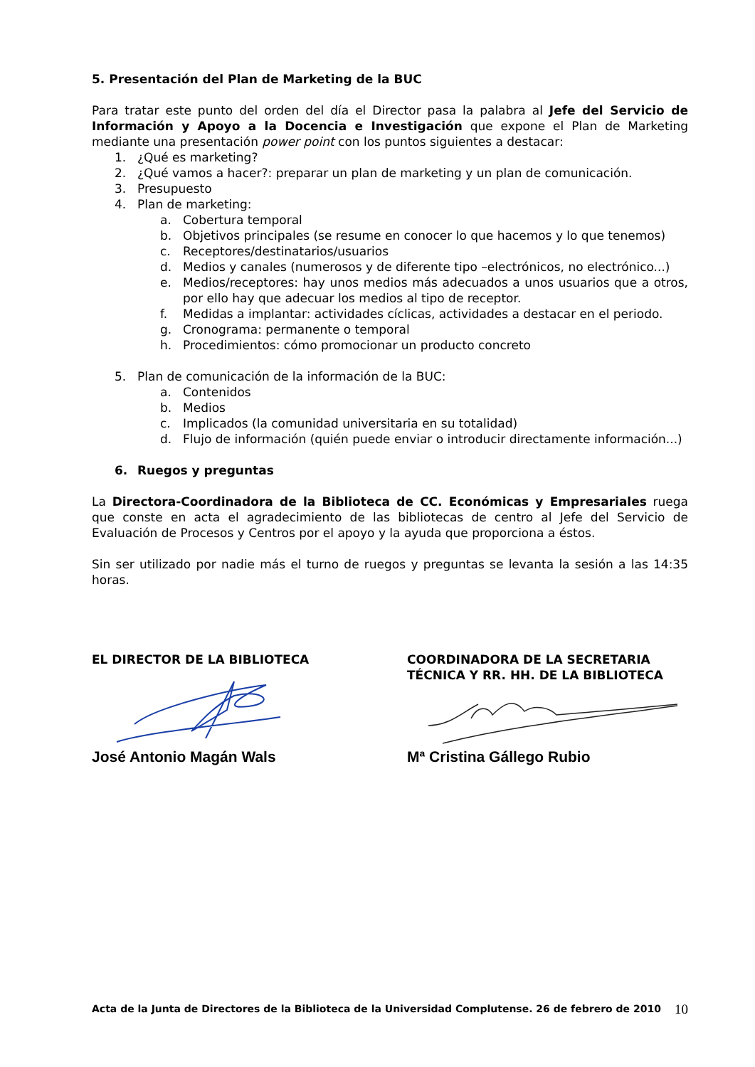5. Presentación del Plan de Marketing de la BUC
Para tratar este punto del orden del día el Director pasa la palabra al Jefe del Servicio de Información y Apoyo a la Docencia e Investigación que expone el Plan de Marketing mediante una presentación power point con los puntos siguientes a destacar:
1. ¿Qué es marketing?
2. ¿Qué vamos a hacer?: preparar un plan de marketing y un plan de comunicación.
3. Presupuesto
4. Plan de marketing:
a. Cobertura temporal
b. Objetivos principales (se resume en conocer lo que hacemos y lo que tenemos)
c. Receptores/destinatarios/usuarios
d. Medios y canales (numerosos y de diferente tipo –electrónicos, no electrónico...)
e. Medios/receptores: hay unos medios más adecuados a unos usuarios que a otros, por ello hay que adecuar los medios al tipo de receptor.
f. Medidas a implantar: actividades cíclicas, actividades a destacar en el periodo.
g. Cronograma: permanente o temporal
h. Procedimientos: cómo promocionar un producto concreto
5. Plan de comunicación de la información de la BUC:
a. Contenidos
b. Medios
c. Implicados (la comunidad universitaria en su totalidad)
d. Flujo de información (quién puede enviar o introducir directamente información...)
6. Ruegos y preguntas
La Directora-Coordinadora de la Biblioteca de CC. Económicas y Empresariales ruega que conste en acta el agradecimiento de las bibliotecas de centro al Jefe del Servicio de Evaluación de Procesos y Centros por el apoyo y la ayuda que proporciona a éstos.
Sin ser utilizado por nadie más el turno de ruegos y preguntas se levanta la sesión a las 14:35 horas.
EL DIRECTOR DE LA BIBLIOTECA
José Antonio Magán Wals
COORDINADORA DE LA SECRETARIA TÉCNICA Y RR. HH. DE LA BIBLIOTECA
Mª Cristina Gállego Rubio
Acta de la Junta de Directores de la Biblioteca de la Universidad Complutense. 26 de febrero de 2010 10